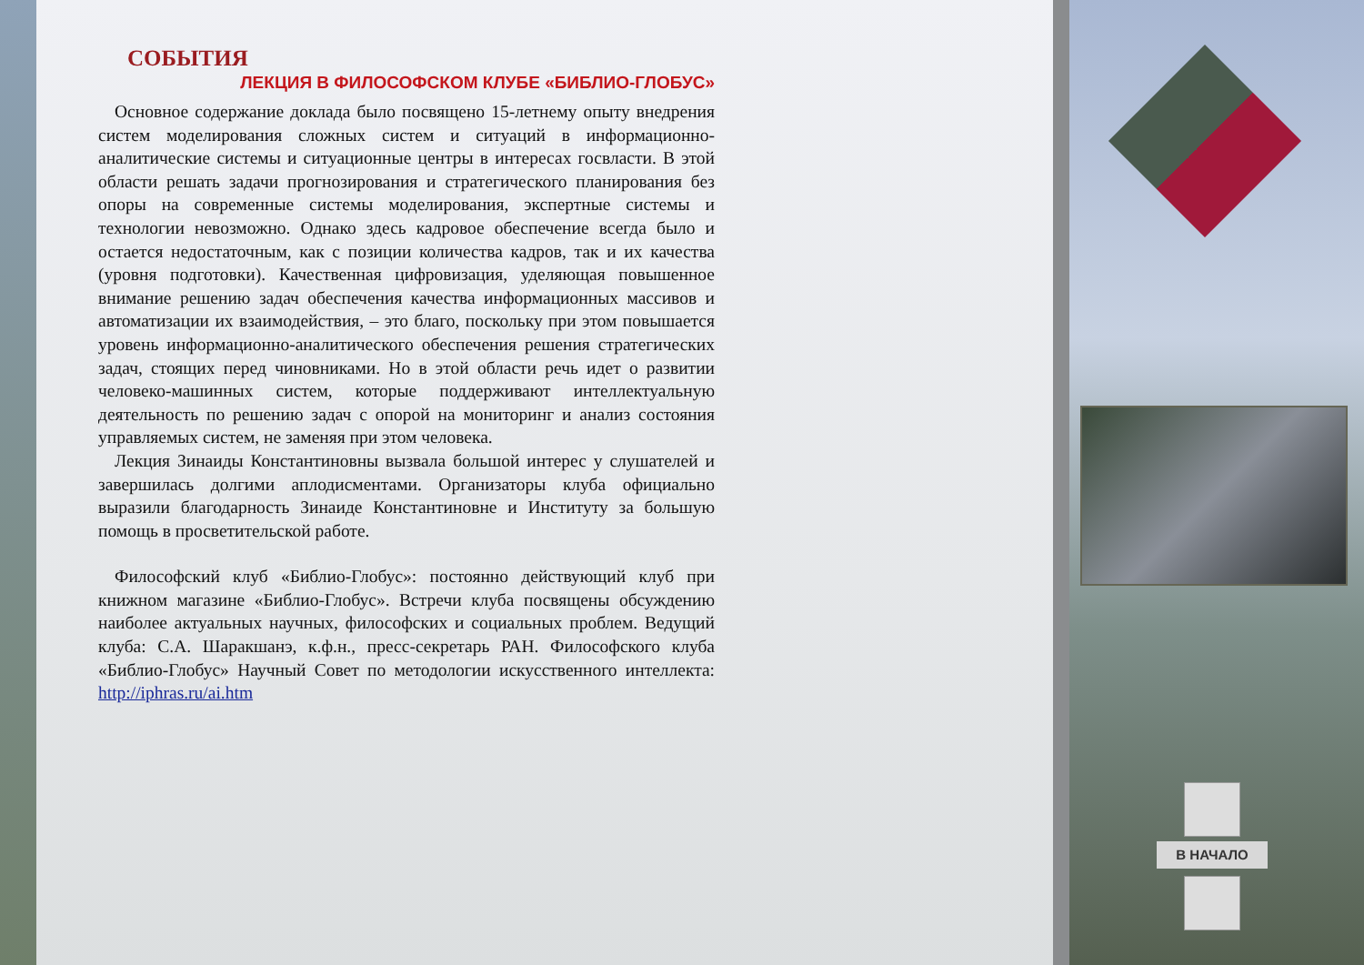СОБЫТИЯ
ЛЕКЦИЯ В ФИЛОСОФСКОМ КЛУБЕ «БИБЛИО-ГЛОБУС»
Основное содержание доклада было посвящено 15-летнему опыту внедрения систем моделирования сложных систем и ситуаций в информационно-аналитические системы и ситуационные центры в интересах госвласти. В этой области решать задачи прогнозирования и стратегического планирования без опоры на современные системы моделирования, экспертные системы и технологии невозможно. Однако здесь кадровое обеспечение всегда было и остается недостаточным, как с позиции количества кадров, так и их качества (уровня подготовки). Качественная цифровизация, уделяющая повышенное внимание решению задач обеспечения качества информационных массивов и автоматизации их взаимодействия, – это благо, поскольку при этом повышается уровень информационно-аналитического обеспечения решения стратегических задач, стоящих перед чиновниками. Но в этой области речь идет о развитии человеко-машинных систем, которые поддерживают интеллектуальную деятельность по решению задач с опорой на мониторинг и анализ состояния управляемых систем, не заменяя при этом человека.
Лекция Зинаиды Константиновны вызвала большой интерес у слушателей и завершилась долгими аплодисментами. Организаторы клуба официально выразили благодарность Зинаиде Константиновне и Институту за большую помощь в просветительской работе.
Философский клуб «Библио-Глобус»: постоянно действующий клуб при книжном магазине «Библио-Глобус». Встречи клуба посвящены обсуждению наиболее актуальных научных, философских и социальных проблем. Ведущий клуба: С.А. Шаракшанэ, к.ф.н., пресс-секретарь РАН. Философского клуба «Библио-Глобус» Научный Совет по методологии искусственного интеллекта: http://iphras.ru/ai.htm
В НАЧАЛО